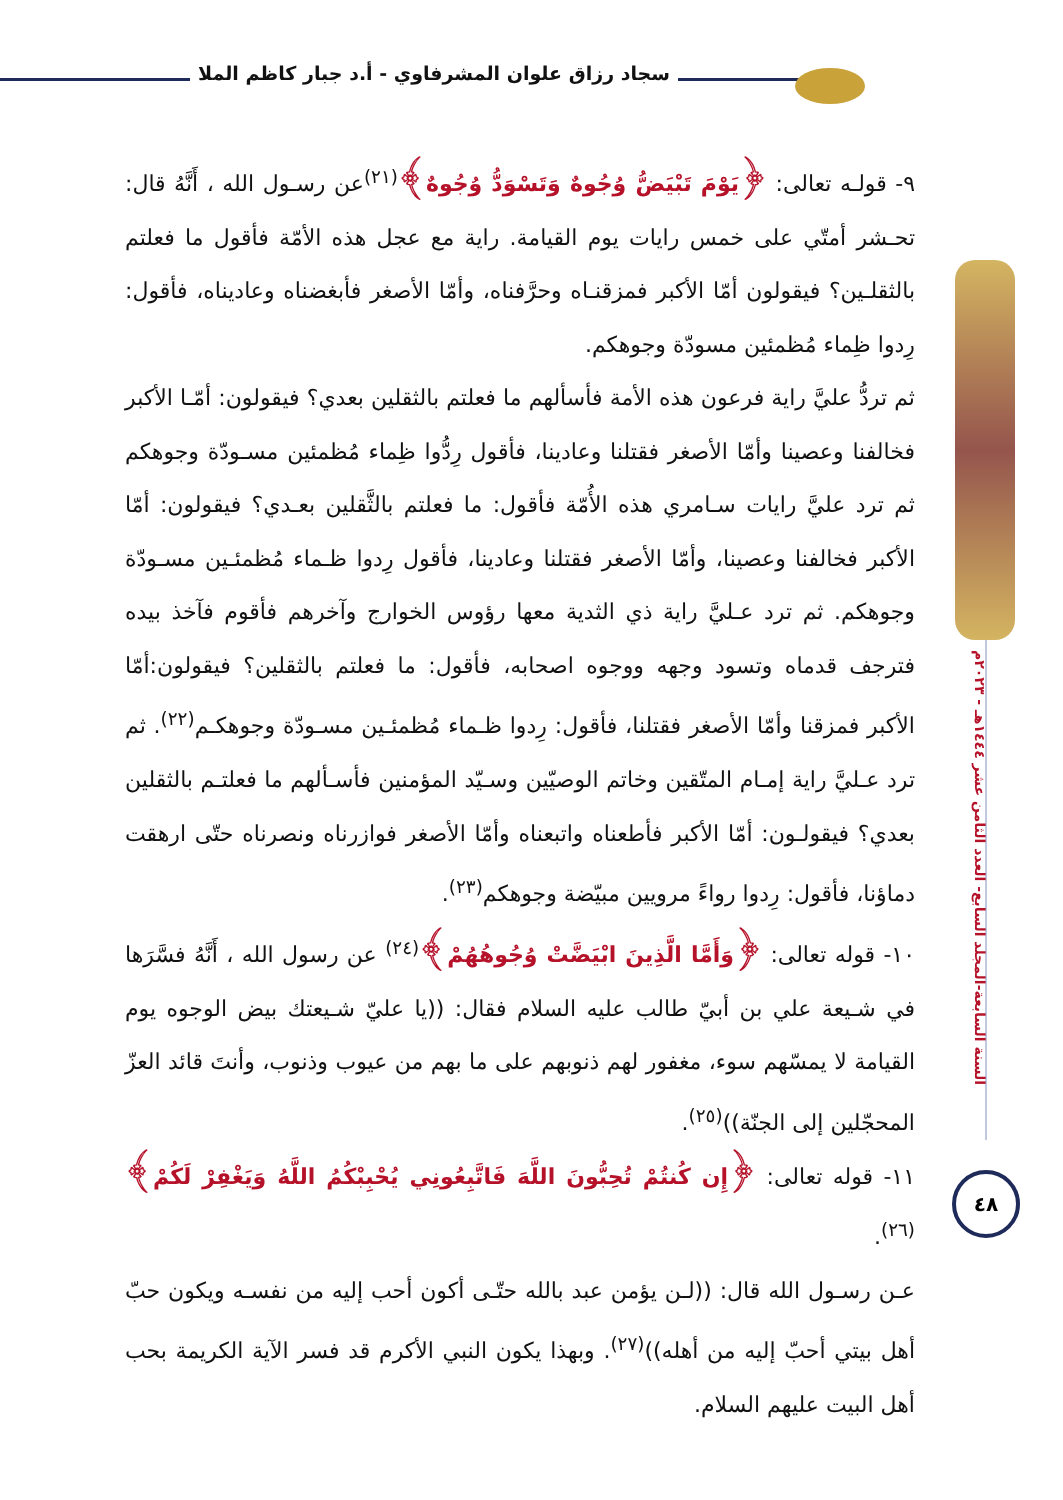سجاد رزاق علوان المشرفاوي - أ.د جبار كاظم الملا
السنة السابعة-المجلد السابع- العدد الثامن عشر ١٤٤٤هـ - ٢٠٢٣م
٤٨
٩- قولـه تعالى: ﴿يَوْمَ تَبْيَضُّ وُجُوهٌ وَتَسْوَدُّ وُجُوهٌ﴾<sup>(٢١)</sup>عن رسـول الله ، أَنَّهُ قال: تحـشر أمتّي على خمس رايات يوم القيامة. راية مع عجل هذه الأمّة فأقول ما فعلتم بالثقلـين؟ فيقولون أمّا الأكبر فمزقنـاه وحرَّفناه، وأمّا الأصغر فأبغضناه وعاديناه، فأقول: رِدوا ظِماء مُظمئين مسودّة وجوهكم.
ثم تردُّ عليَّ راية فرعون هذه الأمة فأسألهم ما فعلتم بالثقلين بعدي؟ فيقولون: أمّـا الأكبر فخالفنا وعصينا وأمّا الأصغر فقتلنا وعادينا، فأقول رِدُّوا ظِماء مُظمئين مسـودّة وجوهكم ثم ترد عليَّ رايات سـامري هذه الأُمّة فأقول: ما فعلتم بالثَّقلين بعـدي؟ فيقولون: أمّا الأكبر فخالفنا وعصينا، وأمّا الأصغر فقتلنا وعادينا، فأقول رِدوا ظـماء مُظمئـين مسـودّة وجوهكم. ثم ترد عـليَّ راية ذي الثدية معها رؤوس الخوارج وآخرهم فأقوم فآخذ بيده فترجف قدماه وتسود وجهه ووجوه اصحابه، فأقول: ما فعلتم بالثقلين؟ فيقولون:أمّا الأكبر فمزقنا وأمّا الأصغر فقتلنا، فأقول: رِدوا ظـماء مُظمئـين مسـودّة وجوهكـم<sup>(٢٢)</sup>. ثم ترد عـليَّ راية إمـام المتّقين وخاتم الوصيّين وسـيّد المؤمنين فأسـألهم ما فعلتـم بالثقلين بعدي؟ فيقولـون: أمّا الأكبر فأطعناه واتبعناه وأمّا الأصغر فوازرناه ونصرناه حتّى ارهقت دماؤنا، فأقول: رِدوا رواءً مرويين مبيّضة وجوهكم<sup>(٢٣)</sup>.
١٠- قوله تعالى: ﴿وَأَمَّا الَّذِينَ ابْيَضَّتْ وُجُوهُهُمْ﴾<sup>(٢٤)</sup> عن رسول الله ، أَنَّهُ فسَّرَها في شـيعة علي بن أبيّ طالب عليه السلام فقال: ((يا عليّ شـيعتك بيض الوجوه يوم القيامة لا يمسّهم سوء، مغفور لهم ذنوبهم على ما بهم من عيوب وذنوب، وأنتَ قائد العزّ المحجّلين إلى الجنّة))<sup>(٢٥)</sup>.
١١- قوله تعالى: ﴿إِن كُنتُمْ تُحِبُّونَ اللَّهَ فَاتَّبِعُونِي يُحْبِبْكُمُ اللَّهُ وَيَغْفِرْ لَكُمْ﴾<sup>(٢٦)</sup>.
عـن رسـول الله قال: ((لـن يؤمن عبد بالله حتّـى أكون أحب إليه من نفسـه ويكون حبّ أهل بيتي أحبّ إليه من أهله))<sup>(٢٧)</sup>. وبهذا يكون النبي الأكرم قد فسر الآية الكريمة بحب أهل البيت عليهم السلام.